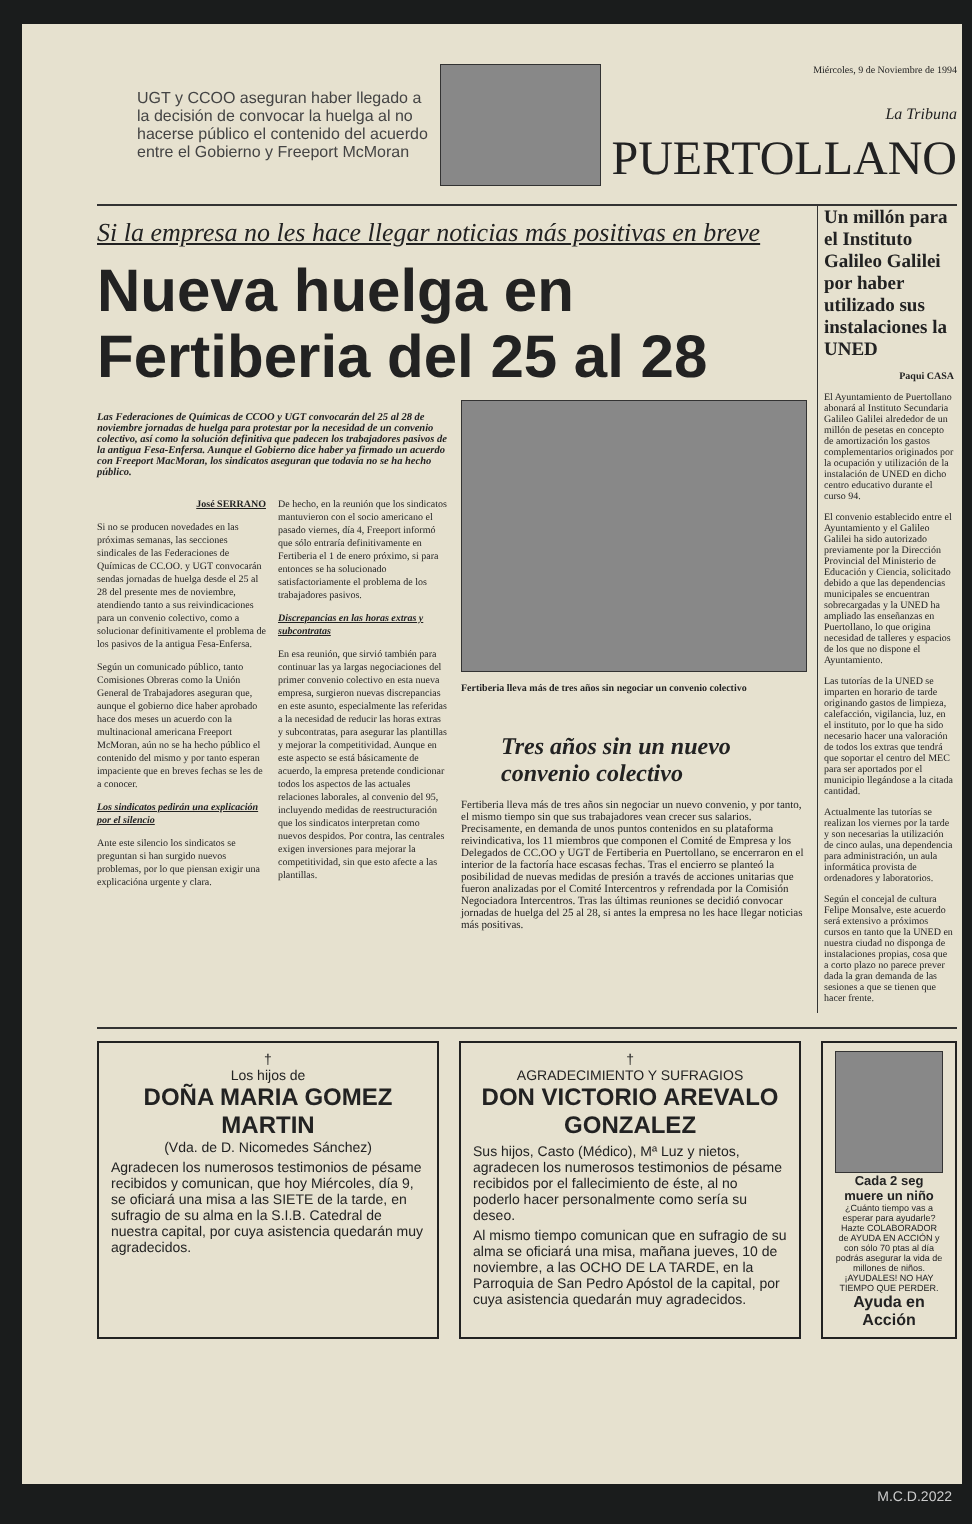UGT y CCOO aseguran haber llegado a la decisión de convocar la huelga al no hacerse público el contenido del acuerdo entre el Gobierno y Freeport McMoran
Miércoles, 9 de Noviembre de 1994
La Tribuna PUERTOLLANO
Si la empresa no les hace llegar noticias más positivas en breve
Nueva huelga en Fertiberia del 25 al 28
Las Federaciones de Químicas de CCOO y UGT convocarán del 25 al 28 de noviembre jornadas de huelga para protestar por la necesidad de un convenio colectivo, así como la solución definitiva que padecen los trabajadores pasivos de la antigua Fesa-Enfersa. Aunque el Gobierno dice haber ya firmado un acuerdo con Freeport MacMoran, los sindicatos aseguran que todavía no se ha hecho público.
José SERRANO
Si no se producen novedades en las próximas semanas, las secciones sindicales de las Federaciones de Químicas de CC.OO. y UGT convocarán sendas jornadas de huelga desde el 25 al 28 del presente mes de noviembre, atendiendo tanto a sus reivindicaciones para un convenio colectivo, como a solucionar definitivamente el problema de los pasivos de la antigua Fesa-Enfersa.
Según un comunicado público, tanto Comisiones Obreras como la Unión General de Trabajadores aseguran que, aunque el gobierno dice haber aprobado hace dos meses un acuerdo con la multinacional americana Freeport McMoran, aún no se ha hecho público el contenido del mismo y por tanto esperan impaciente que en breves fechas se les de a conocer.
Los sindicatos pedirán una explicación por el silencio
Ante este silencio los sindicatos se preguntan si han surgido nuevos problemas, por lo que piensan exigir una explicacióna urgente y clara.
De hecho, en la reunión que los sindicatos mantuvieron con el socio americano el pasado viernes, día 4, Freeport informó que sólo entraría definitivamente en Fertiberia el 1 de enero próximo, si para entonces se ha solucionado satisfactoriamente el problema de los trabajadores pasivos.
Discrepancias en las horas extras y subcontratas
En esa reunión, que sirvió también para continuar las ya largas negociaciones del primer convenio colectivo en esta nueva empresa, surgieron nuevas discrepancias en este asunto, especialmente las referidas a la necesidad de reducir las horas extras y subcontratas, para asegurar las plantillas y mejorar la competitividad. Aunque en este aspecto se está básicamente de acuerdo, la empresa pretende condicionar todos los aspectos de las actuales relaciones laborales, al convenio del 95, incluyendo medidas de reestructuración que los sindicatos interpretan como nuevos despidos. Por contra, las centrales exigen inversiones para mejorar la competitividad, sin que esto afecte a las plantillas.
Fertiberia lleva más de tres años sin negociar un convenio colectivo
Tres años sin un nuevo convenio colectivo
Fertiberia lleva más de tres años sin negociar un nuevo convenio, y por tanto, el mismo tiempo sin que sus trabajadores vean crecer sus salarios. Precisamente, en demanda de unos puntos contenidos en su plataforma reivindicativa, los 11 miembros que componen el Comité de Empresa y los Delegados de CC.OO y UGT de Fertiberia en Puertollano, se encerraron en el interior de la factoría hace escasas fechas. Tras el encierro se planteó la posibilidad de nuevas medidas de presión a través de acciones unitarias que fueron analizadas por el Comité Intercentros y refrendada por la Comisión Negociadora Intercentros. Tras las últimas reuniones se decidió convocar jornadas de huelga del 25 al 28, si antes la empresa no les hace llegar noticias más positivas.
Un millón para el Instituto Galileo Galilei por haber utilizado sus instalaciones la UNED
Paqui CASA
El Ayuntamiento de Puertollano abonará al Instituto Secundaria Galileo Galilei alrededor de un millón de pesetas en concepto de amortización los gastos complementarios originados por la ocupación y utilización de la instalación de UNED en dicho centro educativo durante el curso 94.
El convenio establecido entre el Ayuntamiento y el Galileo Galilei ha sido autorizado previamente por la Dirección Provincial del Ministerio de Educación y Ciencia, solicitado debido a que las dependencias municipales se encuentran sobrecargadas y la UNED ha ampliado las enseñanzas en Puertollano, lo que origina necesidad de talleres y espacios de los que no dispone el Ayuntamiento.
Las tutorías de la UNED se imparten en horario de tarde originando gastos de limpieza, calefacción, vigilancia, luz, en el instituto, por lo que ha sido necesario hacer una valoración de todos los extras que tendrá que soportar el centro del MEC para ser aportados por el municipio llegándose a la citada cantidad.
Actualmente las tutorías se realizan los viernes por la tarde y son necesarias la utilización de cinco aulas, una dependencia para administración, un aula informática provista de ordenadores y laboratorios.
Según el concejal de cultura Felipe Monsalve, este acuerdo será extensivo a próximos cursos en tanto que la UNED en nuestra ciudad no disponga de instalaciones propias, cosa que a corto plazo no parece prever dada la gran demanda de las sesiones a que se tienen que hacer frente.
†
Los hijos de
DOÑA MARIA GOMEZ MARTIN
(Vda. de D. Nicomedes Sánchez)
Agradecen los numerosos testimonios de pésame recibidos y comunican, que hoy Miércoles, día 9, se oficiará una misa a las SIETE de la tarde, en sufragio de su alma en la S.I.B. Catedral de nuestra capital, por cuya asistencia quedarán muy agradecidos.
†
AGRADECIMIENTO Y SUFRAGIOS
DON VICTORIO AREVALO GONZALEZ
Sus hijos, Casto (Médico), Mª Luz y nietos, agradecen los numerosos testimonios de pésame recibidos por el fallecimiento de éste, al no poderlo hacer personalmente como sería su deseo.
Al mismo tiempo comunican que en sufragio de su alma se oficiará una misa, mañana jueves, 10 de noviembre, a las OCHO DE LA TARDE, en la Parroquia de San Pedro Apóstol de la capital, por cuya asistencia quedarán muy agradecidos.
Cada 2 seg muere un niño
¿Cuánto tiempo vas a esperar para ayudarle? Hazte COLABORADOR de AYUDA EN ACCIÓN y con sólo 70 ptas al día podrás asegurar la vida de millones de niños.
¡AYUDALES! NO HAY TIEMPO QUE PERDER.
Ayuda en Acción
M.C.D.2022